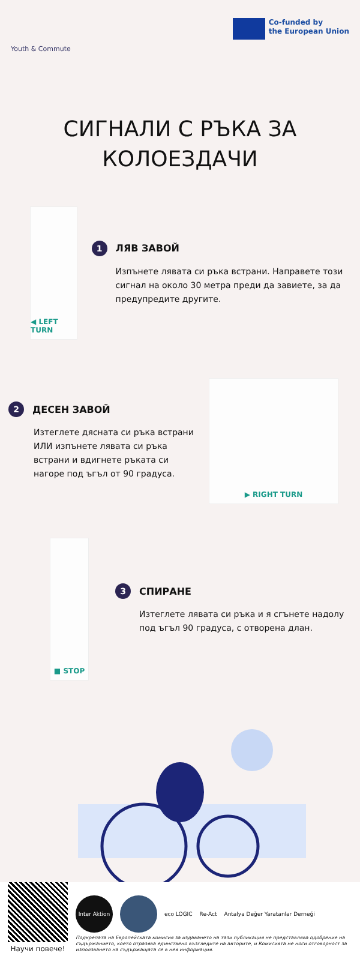Youth & Commute
Co-funded by
the European Union
СИГНАЛИ С РЪКА ЗА
КОЛОЕЗДАЧИ
◀ LEFT TURN
1 ЛЯВ ЗАВОЙ
Изпънете лявата си ръка встрани. Направете този сигнал на около 30 метра преди да завиете, за да предупредите другите.
2 ДЕСЕН ЗАВОЙ
Изтеглете дясната си ръка встрани ИЛИ изпънете лявата си ръка встрани и вдигнете ръката си нагоре под ъгъл от 90 градуса.
▶ RIGHT TURN
■ STOP
3 СПИРАНЕ
Изтеглете лявата си ръка и я сгънете надолу под ъгъл 90 градуса, с отворена длан.
Научи повече!
Inter Aktion
eco LOGIC Re-Act Antalya Değer Yaratanlar Derneği
Подкрепата на Европейската комисия за издаването на тази публикация не представлява одобрение на съдържанието, което отразява единствено възгледите на авторите, и Комисията не носи отговорност за използването на съдържащата се в нея информация.